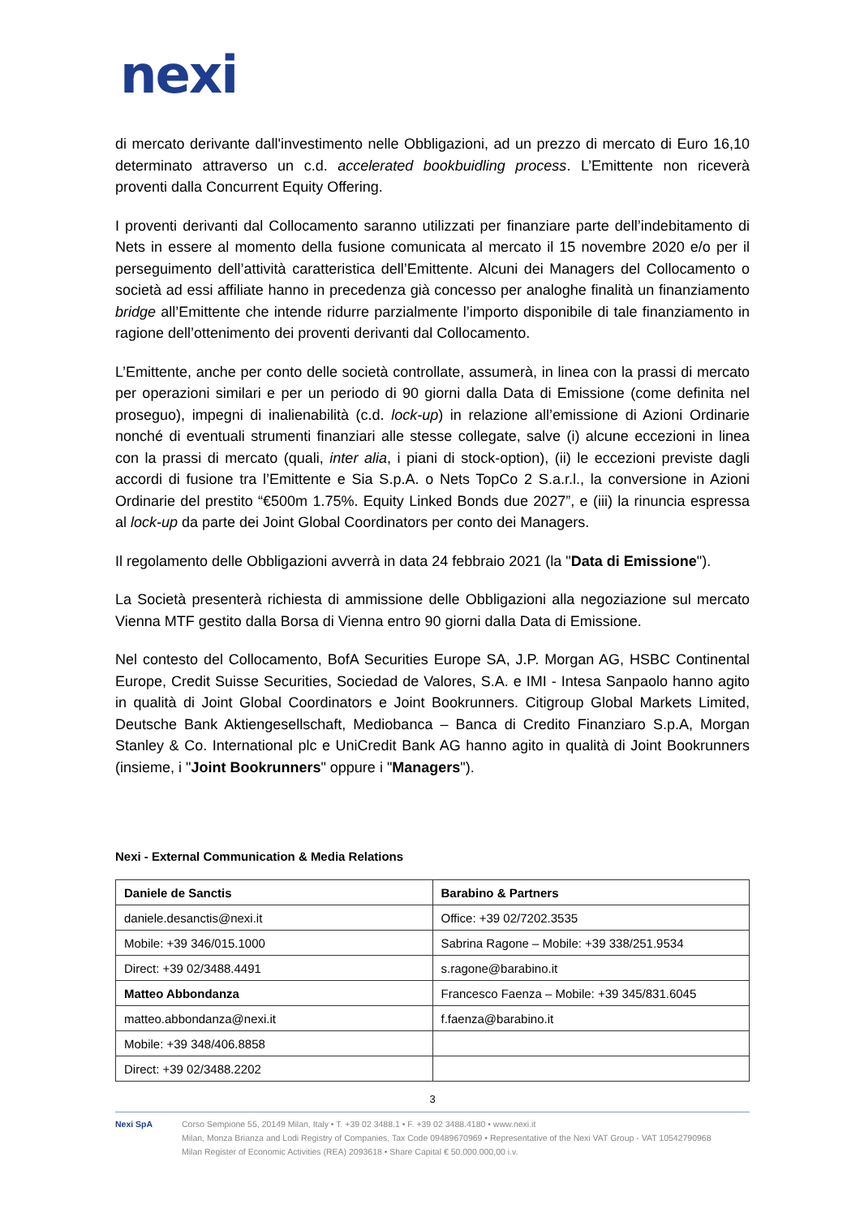nexi
di mercato derivante dall'investimento nelle Obbligazioni, ad un prezzo di mercato di Euro 16,10 determinato attraverso un c.d. accelerated bookbuidling process. L’Emittente non riceverà proventi dalla Concurrent Equity Offering.
I proventi derivanti dal Collocamento saranno utilizzati per finanziare parte dell’indebitamento di Nets in essere al momento della fusione comunicata al mercato il 15 novembre 2020 e/o per il perseguimento dell’attività caratteristica dell’Emittente. Alcuni dei Managers del Collocamento o società ad essi affiliate hanno in precedenza già concesso per analoghe finalità un finanziamento bridge all’Emittente che intende ridurre parzialmente l’importo disponibile di tale finanziamento in ragione dell’ottenimento dei proventi derivanti dal Collocamento.
L’Emittente, anche per conto delle società controllate, assumerà, in linea con la prassi di mercato per operazioni similari e per un periodo di 90 giorni dalla Data di Emissione (come definita nel proseguo), impegni di inalienabilità (c.d. lock-up) in relazione all’emissione di Azioni Ordinarie nonché di eventuali strumenti finanziari alle stesse collegate, salve (i) alcune eccezioni in linea con la prassi di mercato (quali, inter alia, i piani di stock-option), (ii) le eccezioni previste dagli accordi di fusione tra l’Emittente e Sia S.p.A. o Nets TopCo 2 S.a.r.l., la conversione in Azioni Ordinarie del prestito “€500m 1.75%. Equity Linked Bonds due 2027”, e (iii) la rinuncia espressa al lock-up da parte dei Joint Global Coordinators per conto dei Managers.
Il regolamento delle Obbligazioni avverrà in data 24 febbraio 2021 (la "Data di Emissione").
La Società presenterà richiesta di ammissione delle Obbligazioni alla negoziazione sul mercato Vienna MTF gestito dalla Borsa di Vienna entro 90 giorni dalla Data di Emissione.
Nel contesto del Collocamento, BofA Securities Europe SA, J.P. Morgan AG, HSBC Continental Europe, Credit Suisse Securities, Sociedad de Valores, S.A. e IMI - Intesa Sanpaolo hanno agito in qualità di Joint Global Coordinators e Joint Bookrunners. Citigroup Global Markets Limited, Deutsche Bank Aktiengesellschaft, Mediobanca – Banca di Credito Finanziaro S.p.A, Morgan Stanley & Co. International plc e UniCredit Bank AG hanno agito in qualità di Joint Bookrunners (insieme, i "Joint Bookrunners" oppure i "Managers").
Nexi - External Communication & Media Relations
| Daniele de Sanctis | Barabino & Partners |
| daniele.desanctis@nexi.it | Office: +39 02/7202.3535 |
| Mobile: +39 346/015.1000 | Sabrina Ragone – Mobile: +39 338/251.9534 |
| Direct: +39 02/3488.4491 | s.ragone@barabino.it |
| Matteo Abbondanza | Francesco Faenza – Mobile: +39 345/831.6045 |
| matteo.abbondanza@nexi.it | f.faenza@barabino.it |
| Mobile: +39 348/406.8858 | |
| Direct: +39 02/3488.2202 | |
3
Nexi SpA Corso Sempione 55, 20149 Milan, Italy • T. +39 02 3488.1 • F. +39 02 3488.4180 • www.nexi.it
Milan, Monza Brianza and Lodi Registry of Companies, Tax Code 09489670969 • Representative of the Nexi VAT Group - VAT 10542790968
Milan Register of Economic Activities (REA) 2093618 • Share Capital € 50.000.000,00 i.v.